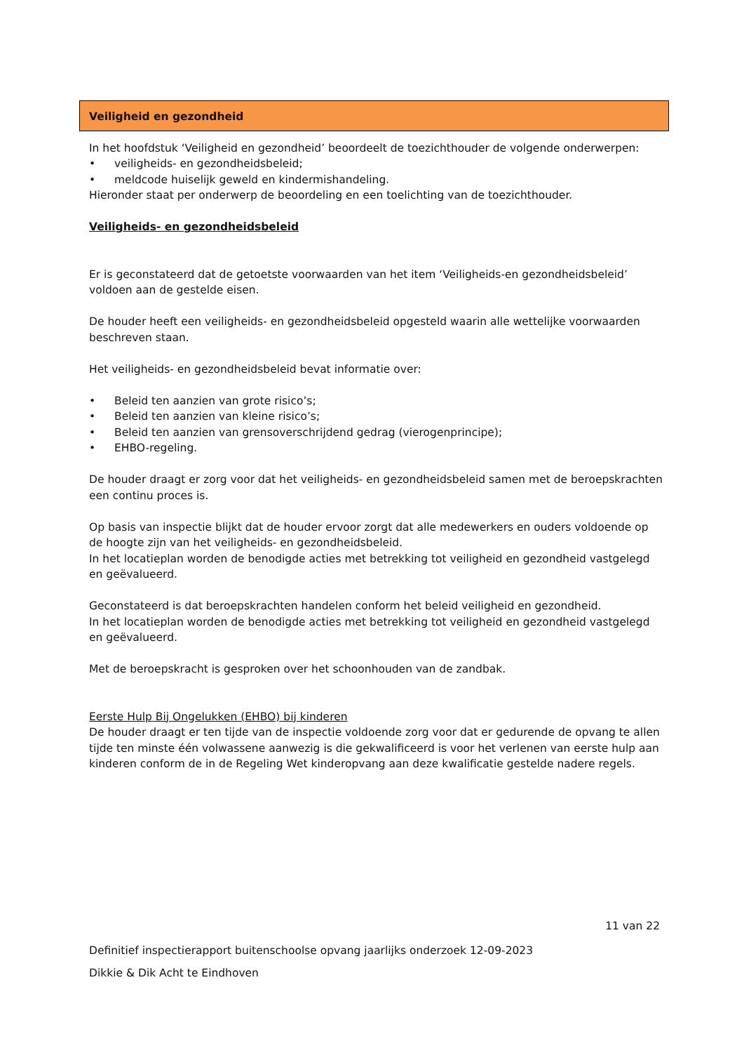Veiligheid en gezondheid
In het hoofdstuk ‘Veiligheid en gezondheid’ beoordeelt de toezichthouder de volgende onderwerpen:
• veiligheids- en gezondheidsbeleid;
• meldcode huiselijk geweld en kindermishandeling.
Hieronder staat per onderwerp de beoordeling en een toelichting van de toezichthouder.
Veiligheids- en gezondheidsbeleid
Er is geconstateerd dat de getoetste voorwaarden van het item ‘Veiligheids-en gezondheidsbeleid’ voldoen aan de gestelde eisen.
De houder heeft een veiligheids- en gezondheidsbeleid opgesteld waarin alle wettelijke voorwaarden beschreven staan.
Het veiligheids- en gezondheidsbeleid bevat informatie over:
• Beleid ten aanzien van grote risico’s;
• Beleid ten aanzien van kleine risico’s;
• Beleid ten aanzien van grensoverschrijdend gedrag (vierogenprincipe);
• EHBO-regeling.
De houder draagt er zorg voor dat het veiligheids- en gezondheidsbeleid samen met de beroepskrachten een continu proces is.
Op basis van inspectie blijkt dat de houder ervoor zorgt dat alle medewerkers en ouders voldoende op de hoogte zijn van het veiligheids- en gezondheidsbeleid.
In het locatieplan worden de benodigde acties met betrekking tot veiligheid en gezondheid vastgelegd en geëvalueerd.
Geconstateerd is dat beroepskrachten handelen conform het beleid veiligheid en gezondheid.
In het locatieplan worden de benodigde acties met betrekking tot veiligheid en gezondheid vastgelegd en geëvalueerd.
Met de beroepskracht is gesproken over het schoonhouden van de zandbak.
Eerste Hulp Bij Ongelukken (EHBO) bij kinderen
De houder draagt er ten tijde van de inspectie voldoende zorg voor dat er gedurende de opvang te allen tijde ten minste één volwassene aanwezig is die gekwalificeerd is voor het verlenen van eerste hulp aan kinderen conform de in de Regeling Wet kinderopvang aan deze kwalificatie gestelde nadere regels.
11 van 22
Definitief inspectierapport buitenschoolse opvang jaarlijks onderzoek 12-09-2023
Dikkie & Dik Acht te Eindhoven